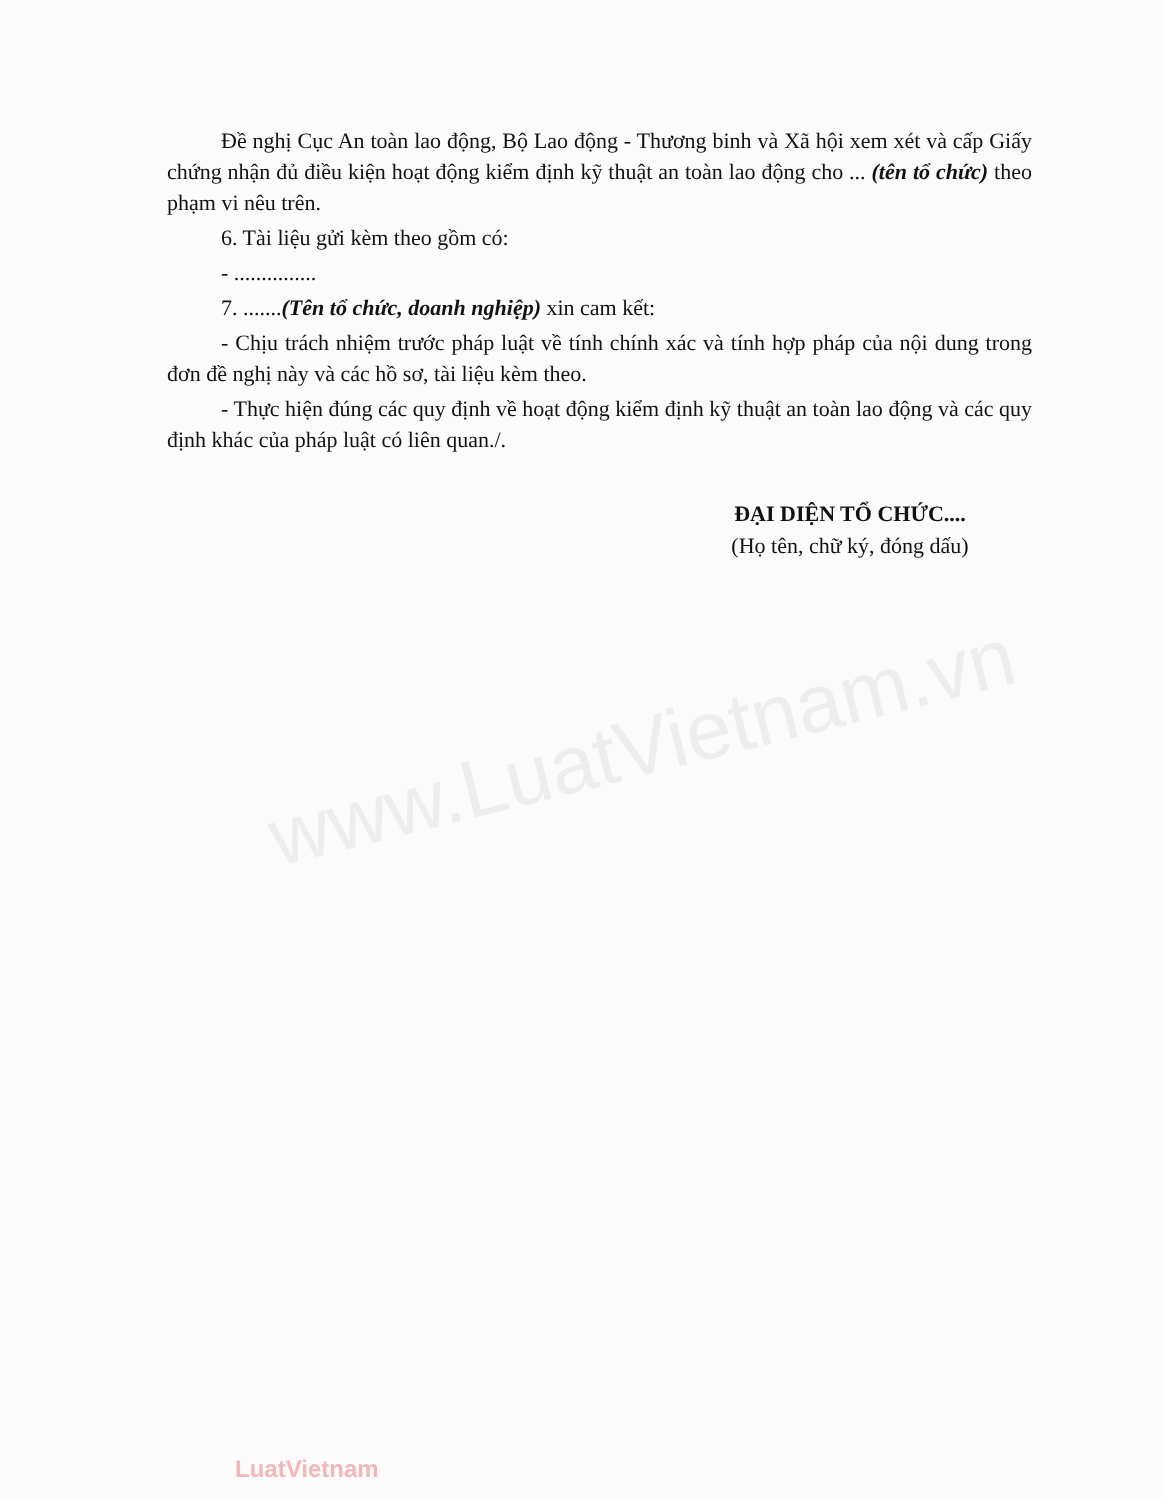www.LuatVietnam.vn
Đề nghị Cục An toàn lao động, Bộ Lao động - Thương binh và Xã hội xem xét và cấp Giấy chứng nhận đủ điều kiện hoạt động kiểm định kỹ thuật an toàn lao động cho ... (tên tổ chức) theo phạm vi nêu trên.
6. Tài liệu gửi kèm theo gồm có:
- ...............
7. .......(Tên tổ chức, doanh nghiệp) xin cam kết:
- Chịu trách nhiệm trước pháp luật về tính chính xác và tính hợp pháp của nội dung trong đơn đề nghị này và các hồ sơ, tài liệu kèm theo.
- Thực hiện đúng các quy định về hoạt động kiểm định kỹ thuật an toàn lao động và các quy định khác của pháp luật có liên quan./.
ĐẠI DIỆN TỔ CHỨC....
(Họ tên, chữ ký, đóng dấu)
LuatVietnam